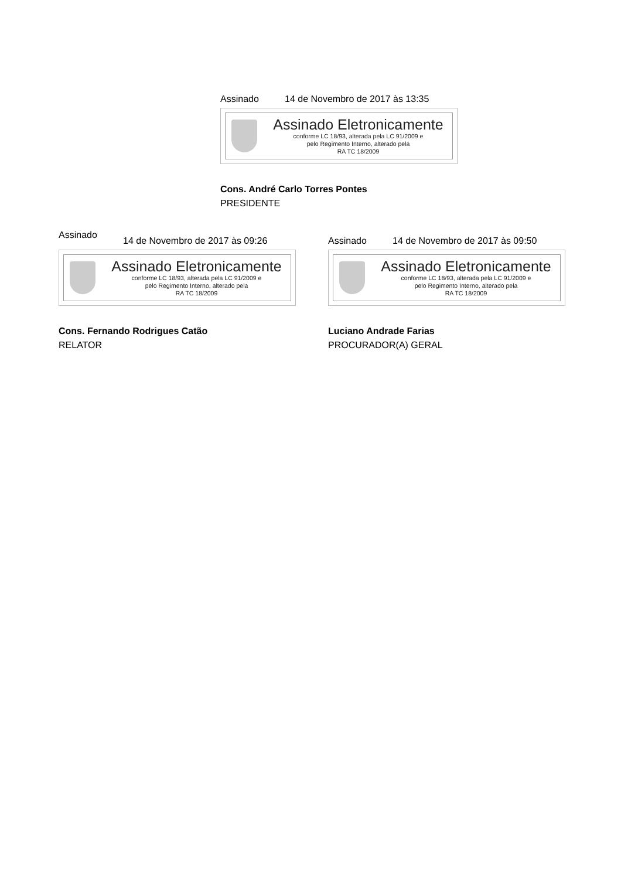Assinado 14 de Novembro de 2017 às 13:35
Assinado Eletronicamente
conforme LC 18/93, alterada pela LC 91/2009 e
pelo Regimento Interno, alterado pela
RA TC 18/2009
Cons. André Carlo Torres Pontes
PRESIDENTE
Assinado 14 de Novembro de 2017 às 09:26
Assinado Eletronicamente
conforme LC 18/93, alterada pela LC 91/2009 e
pelo Regimento Interno, alterado pela
RA TC 18/2009
Cons. Fernando Rodrigues Catão
RELATOR
Assinado 14 de Novembro de 2017 às 09:50
Assinado Eletronicamente
conforme LC 18/93, alterada pela LC 91/2009 e
pelo Regimento Interno, alterado pela
RA TC 18/2009
Luciano Andrade Farias
PROCURADOR(A) GERAL